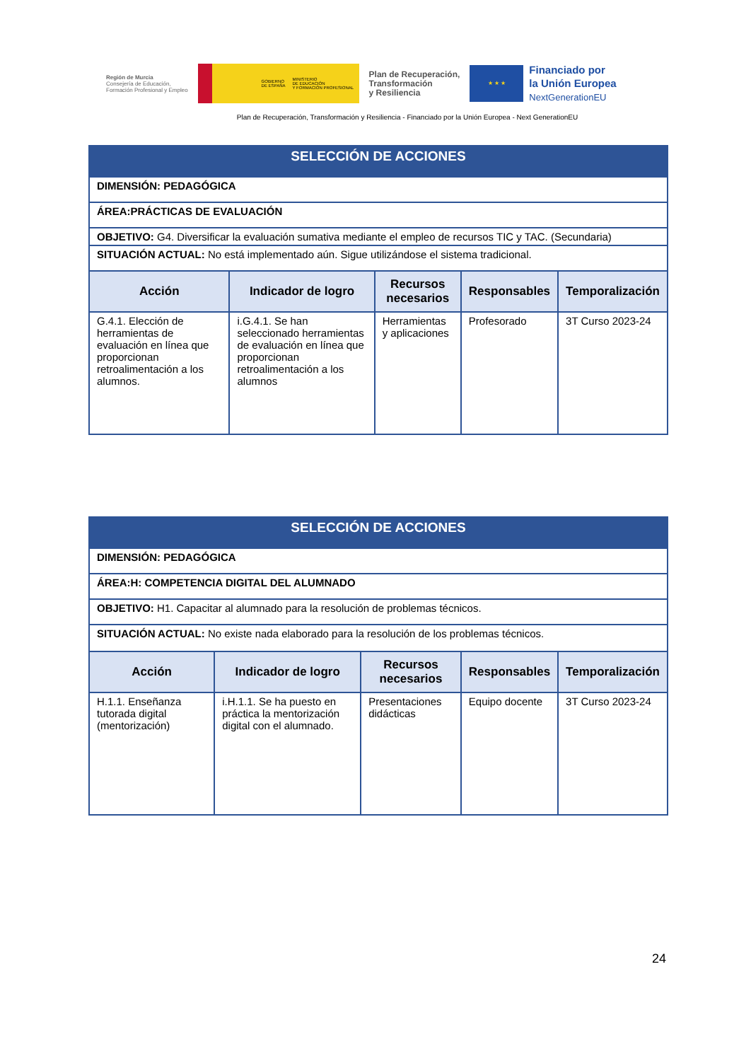Región de Murcia
Consejería de Educación,
Formación Profesional y Empleo
GOBIERNO
DE ESPAÑA MINISTERIO
DE EDUCACIÓN
Y FORMACIÓN PROFESIONAL
Plan de Recuperación,
Transformación
y Resiliencia
★ ★ ★
Financiado por
la Unión Europea
NextGenerationEU
Plan de Recuperación, Transformación y Resiliencia - Financiado por la Unión Europea - Next GenerationEU
| SELECCIÓN DE ACCIONES | | | | |
| DIMENSIÓN: PEDAGÓGICA | | | | |
| ÁREA:PRÁCTICAS DE EVALUACIÓN | | | | |
| OBJETIVO: G4. Diversificar la evaluación sumativa mediante el empleo de recursos TIC y TAC. (Secundaria) | | | | |
| SITUACIÓN ACTUAL: No está implementado aún. Sigue utilizándose el sistema tradicional. | | | | |
| Acción | Indicador de logro | Recursos necesarios | Responsables | Temporalización |
| G.4.1. Elección de herramientas de evaluación en línea que proporcionan retroalimentación a los alumnos. | i.G.4.1. Se han seleccionado herramientas de evaluación en línea que proporcionan retroalimentación a los alumnos | Herramientas y aplicaciones | Profesorado | 3T Curso 2023-24 |
| SELECCIÓN DE ACCIONES | | | | |
| DIMENSIÓN: PEDAGÓGICA | | | | |
| ÁREA:H: COMPETENCIA DIGITAL DEL ALUMNADO | | | | |
| OBJETIVO: H1. Capacitar al alumnado para la resolución de problemas técnicos. | | | | |
| SITUACIÓN ACTUAL: No existe nada elaborado para la resolución de los problemas técnicos. | | | | |
| Acción | Indicador de logro | Recursos necesarios | Responsables | Temporalización |
| H.1.1. Enseñanza tutorada digital (mentorización) | i.H.1.1. Se ha puesto en práctica la mentorización digital con el alumnado. | Presentaciones didácticas | Equipo docente | 3T Curso 2023-24 |
24